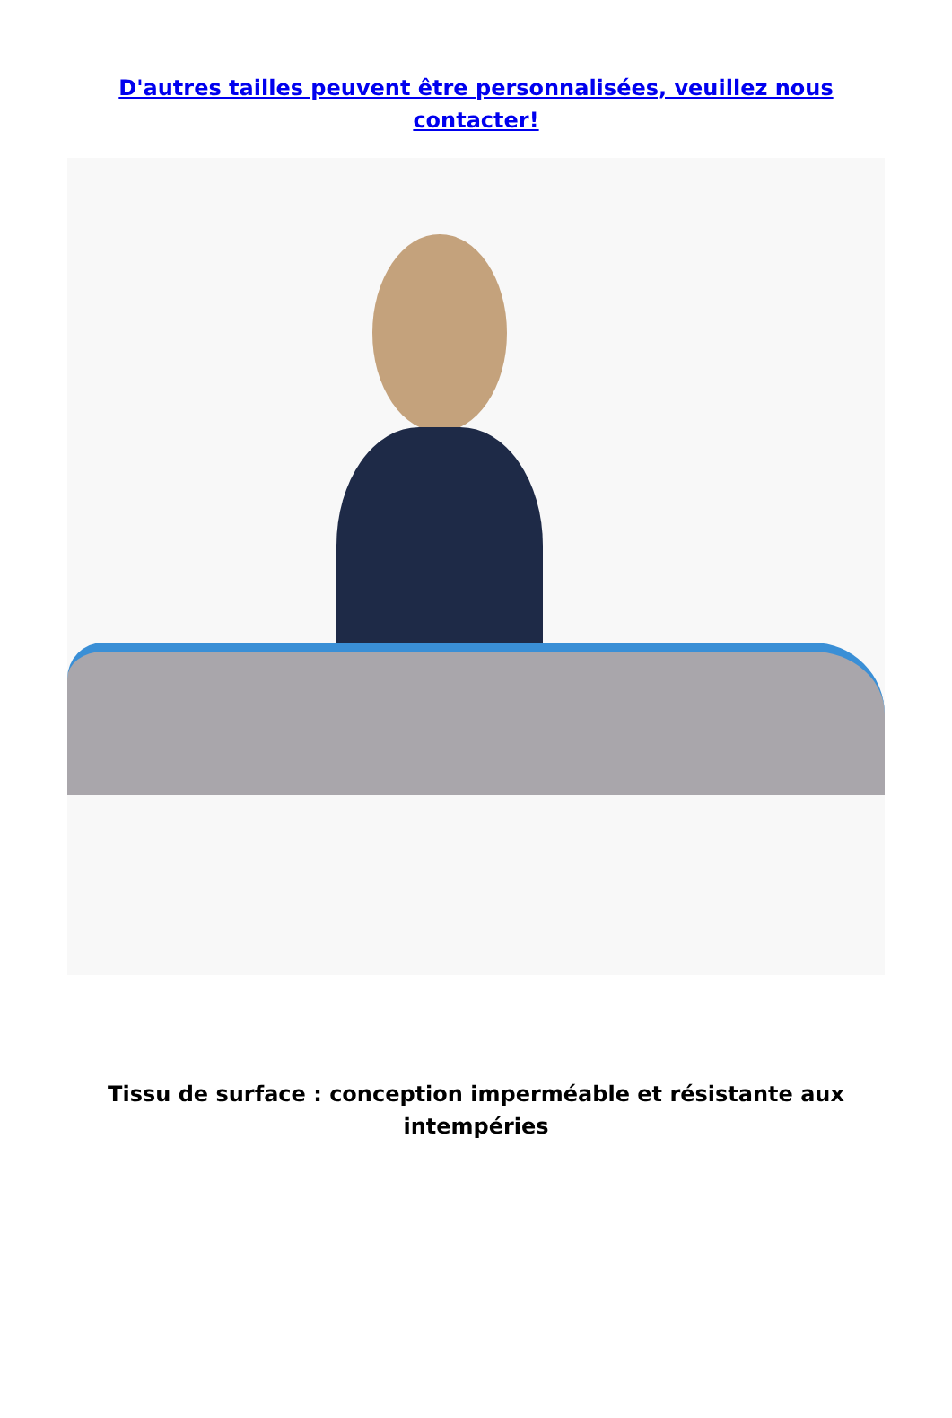D'autres tailles peuvent être personnalisées, veuillez nous contacter!
Tissu de surface : conception imperméable et résistante aux intempéries